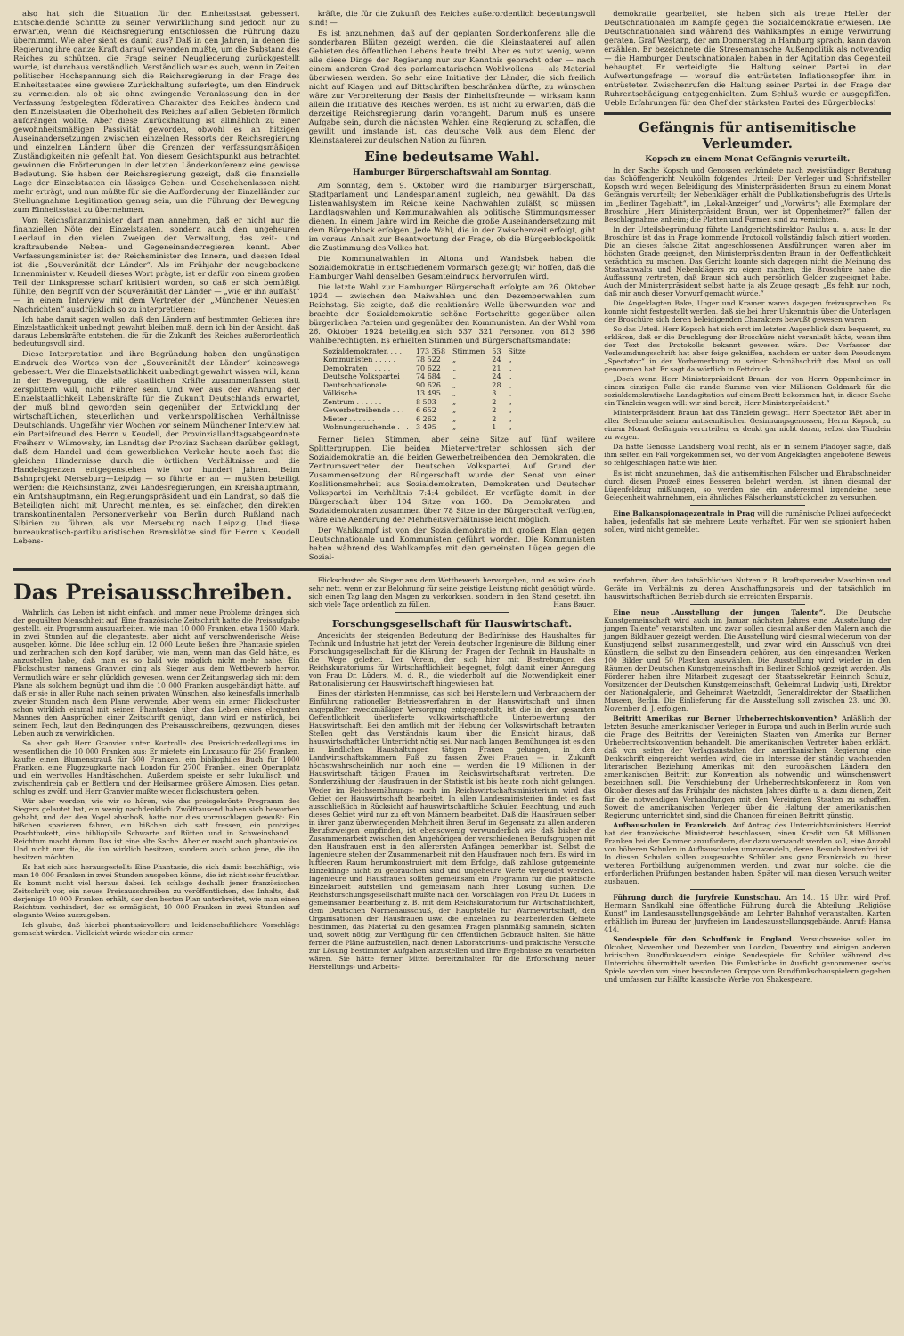also hat sich die Situation für den Einheitsstaat gebessert. Entscheidende Schritte zu seiner Verwirklichung sind jedoch nur zu erwarten, wenn die Reichsregierung entschlossen die Führung dazu übernimmt. Wie aber sieht es damit aus? Daß in den Jahren, in denen die Regierung ihre ganze Kraft darauf verwenden mußte, um die Substanz des Reiches zu schützen, die Frage seiner Neugliederung zurückgestellt wurde, ist durchaus verständlich. Verständlich war es auch, wenn in Zeiten politischer Hochspannung sich die Reichsregierung in der Frage des Einheitsstaates eine gewisse Zurückhaltung auferlegte, um den Eindruck zu vermeiden, als ob sie ohne zwingende Veranlassung den in der Verfassung festgelegten föderativen Charakter des Reiches ändern und den Einzelstaaten die Oberhoheit des Reiches auf allen Gebieten förmlich aufdrängen wollte. Aber diese Zurückhaltung ist allmählich zu einer gewohnheitsmäßigen Passivität geworden, obwohl es an hitzigen Auseinandersetzungen zwischen einzelnen Ressorts der Reichsregierung und einzelnen Ländern über die Grenzen der verfassungsmäßigen Zuständigkeiten nie gefehlt hat. Von diesem Gesichtspunkt aus betrachtet gewinnen die Erörterungen in der letzten Länderkonferenz eine gewisse Bedeutung. Sie haben der Reichsregierung gezeigt, daß die finanzielle Lage der Einzelstaaten ein lässiges Gehen- und Geschehenlassen nicht mehr erträgt, und nun müßte für sie die Aufforderung der Einzelländer zur Stellungnahme Legitimation genug sein, um die Führung der Bewegung zum Einheitsstaat zu übernehmen.
Vom Reichsfinanzminister darf man annehmen, daß er nicht nur die finanziellen Nöte der Einzelstaaten, sondern auch den ungeheuren Leerlauf in den vielen Zweigen der Verwaltung, das zeit- und kraftraubende Neben- und Gegeneinanderregieren kennt. Aber Verfassungsminister ist der Reichsminister des Innern, und dessen Ideal ist die „Souveränität der Länder“. Als im Frühjahr der neugebackene Innenminister v. Keudell dieses Wort prägte, ist er dafür von einem großen Teil der Linkspresse scharf kritisiert worden, so daß er sich bemüßigt fühlte, den Begriff von der Souveränität der Länder — „wie er ihn auffaßt“ — in einem Interview mit dem Vertreter der „Münchener Neuesten Nachrichten“ ausdrücklich so zu interpretieren:
Ich habe damit sagen wollen, daß den Ländern auf bestimmten Gebieten ihre Einzelstaatlichkeit unbedingt gewahrt bleiben muß, denn ich bin der Ansicht, daß daraus Lebenskräfte entstehen, die für die Zukunft des Reiches außerordentlich bedeutungsvoll sind.
Diese Interpretation und ihre Begründung haben den ungünstigen Eindruck des Wortes von der „Souveränität der Länder“ keineswegs gebessert. Wer die Einzelstaatlichkeit unbedingt gewahrt wissen will, kann in der Bewegung, die alle staatlichen Kräfte zusammenfassen statt zersplittern will, nicht Führer sein. Und wer aus der Wahrung der Einzelstaatlichkeit Lebenskräfte für die Zukunft Deutschlands erwartet, der muß blind geworden sein gegenüber der Entwicklung der wirtschaftlichen, steuerlichen und verkehrspolitischen Verhältnisse Deutschlands. Ungefähr vier Wochen vor seinem Münchener Interview hat ein Parteifreund des Herrn v. Keudell, der Provinziallandtagsabgeordnete Freiherr v. Wilmowsky, im Landtag der Provinz Sachsen darüber geklagt, daß dem Handel und dem gewerblichen Verkehr heute noch fast die gleichen Hindernisse durch die örtlichen Verhältnisse und die Handelsgrenzen entgegenstehen wie vor hundert Jahren. Beim Bahnprojekt Merseburg—Leipzig — so führte er an — mußten beteiligt werden: die Reichsinstanz, zwei Landesregierungen, ein Kreishauptmann, ein Amtshauptmann, ein Regierungspräsident und ein Landrat, so daß die Beteiligten nicht mit Unrecht meinten, es sei einfacher, den direkten transkontinentalen Personenverkehr von Berlin durch Rußland nach Sibirien zu führen, als von Merseburg nach Leipzig. Und diese bureaukratisch-partikularistischen Bremsklötze sind für Herrn v. Keudell Lebens-
kräfte, die für die Zukunft des Reiches außerordentlich bedeutungsvoll sind! —
Es ist anzunehmen, daß auf der geplanten Sonderkonferenz alle die sonderbaren Blüten gezeigt werden, die die Kleinstaaterei auf allen Gebieten des öffentlichen Lebens heute treibt. Aber es nutzt wenig, wenn alle diese Dinge der Regierung nur zur Kenntnis gebracht oder — nach einem anderen Grad des parlamentarischen Wohlwollens — als Material überwiesen werden. So sehr eine Initiative der Länder, die sich freilich nicht auf Klagen und auf Bittschriften beschränken dürfte, zu wünschen wäre zur Verbreiterung der Basis der Einheitsfreunde — wirksam kann allein die Initiative des Reiches werden. Es ist nicht zu erwarten, daß die derzeitige Reichsregierung darin vorangeht. Darum muß es unsere Aufgabe sein, durch die nächsten Wahlen eine Regierung zu schaffen, die gewillt und imstande ist, das deutsche Volk aus dem Elend der Kleinstaaterei zur deutschen Nation zu führen.
Eine bedeutsame Wahl.
Hamburger Bürgerschaftswahl am Sonntag.
Am Sonntag, dem 9. Oktober, wird die Hamburger Bürgerschaft, Stadtparlament und Landesparlament zugleich, neu gewählt. Da das Listenwahlsystem im Reiche keine Nachwahlen zuläßt, so müssen Landtagswahlen und Kommunalwahlen als politische Stimmungsmesser dienen. In einem Jahre wird im Reiche die große Auseinandersetzung mit dem Bürgerblock erfolgen. Jede Wahl, die in der Zwischenzeit erfolgt, gibt im voraus Anhalt zur Beantwortung der Frage, ob die Bürgerblockpolitik die Zustimmung des Volkes hat.
Die Kommunalwahlen in Altona und Wandsbek haben die Sozialdemokratie in entschiedenem Vormarsch gezeigt; wir hoffen, daß die Hamburger Wahl denselben Gesamteindruck hervorrufen wird.
Die letzte Wahl zur Hamburger Bürgerschaft erfolgte am 26. Oktober 1924 — zwischen den Maiwahlen und den Dezemberwahlen zum Reichstag. Sie zeigte, daß die reaktionäre Welle überwunden war und brachte der Sozialdemokratie schöne Fortschritte gegenüber allen bürgerlichen Parteien und gegenüber den Kommunisten. An der Wahl vom 26. Oktober 1924 beteiligten sich 537 321 Personen von 813 396 Wahlberechtigten. Es erhielten Stimmen und Bürgerschaftsmandate:
| Sozialdemokraten . . . | 173 358 | Stimmen | 53 | Sitze |
| Kommunisten . . . . . | 78 522 | „ | 24 | „ |
| Demokraten . . . . . | 70 622 | „ | 21 | „ |
| Deutsche Volkspartei . | 74 684 | „ | 24 | „ |
| Deutschnationale . . . | 90 626 | „ | 28 | „ |
| Völkische . . . . . | 13 495 | „ | 3 | „ |
| Zentrum . . . . . . | 8 503 | „ | 2 | „ |
| Gewerbetreibende . . . | 6 652 | „ | 2 | „ |
| Mieter . . . . . . | 6 262 | „ | 2 | „ |
| Wohnungssuchende . . . | 3 495 | „ | 1 | „ |
Ferner fielen Stimmen, aber keine Sitze auf fünf weitere Splittergruppen. Die beiden Mietervertreter schlossen sich der Sozialdemokratie an, die beiden Gewerbetreibenden den Demokraten, die Zentrumsvertreter der Deutschen Volkspartei. Auf Grund der Zusammensetzung der Bürgerschaft wurde der Senat von einer Koalitionsmehrheit aus Sozialdemokraten, Demokraten und Deutscher Volkspartei im Verhältnis 7:4:4 gebildet. Er verfügte damit in der Bürgerschaft über 104 Sitze von 160. Da Demokraten und Sozialdemokraten zusammen über 78 Sitze in der Bürgerschaft verfügten, wäre eine Aenderung der Mehrheitsverhältnisse leicht möglich.
Der Wahlkampf ist von der Sozialdemokratie mit großem Elan gegen Deutschnationale und Kommunisten geführt worden. Die Kommunisten haben während des Wahlkampfes mit den gemeinsten Lügen gegen die Sozial-
demokratie gearbeitet, sie haben sich als treue Helfer der Deutschnationalen im Kampfe gegen die Sozialdemokratie erwiesen. Die Deutschnationalen sind während des Wahlkampfes in einige Verwirrung geraten. Graf Westarp, der am Donnerstag in Hamburg sprach, kann davon erzählen. Er bezeichnete die Stresemannsche Außenpolitik als notwendig — die Hamburger Deutschnationalen haben in der Agitation das Gegenteil behauptet. Er verteidigte die Haltung seiner Partei in der Aufwertungsfrage — worauf die entrüsteten Inflationsopfer ihm in entrüsteten Zwischenrufen die Haltung seiner Partei in der Frage der Ruhrentschädigung entgegenhielten. Zum Schluß wurde er ausgepfiffen. Ueble Erfahrungen für den Chef der stärksten Partei des Bürgerblocks!
Gefängnis für antisemitische Verleumder.
Kopsch zu einem Monat Gefängnis verurteilt.
In der Sache Kopsch und Genossen verkündete nach zweistündiger Beratung das Schöffengericht Neukölln folgendes Urteil: Der Verleger und Schriftsteller Kopsch wird wegen Beleidigung des Ministerpräsidenten Braun zu einem Monat Gefängnis verurteilt; der Nebenkläger erhält die Publikationsbefugnis des Urteils im „Berliner Tageblatt“, im „Lokal-Anzeiger“ und „Vorwärts“; alle Exemplare der Broschüre „Herr Ministerpräsident Braun, wer ist Oppenheimer?“ fallen der Beschlagnahme anheim; die Platten und Formen sind zu vernichten.
In der Urteilsbegründung führte Landgerichtsdirektor Paulus u. a. aus: In der Broschüre ist das in Frage kommende Protokoll vollständig falsch zitiert worden. Die an dieses falsche Zitat angeschlossenen Ausführungen waren aber im höchsten Grade geeignet, den Ministerpräsidenten Braun in der Oeffentlichkeit verächtlich zu machen. Das Gericht konnte sich dagegen nicht die Meinung des Staatsanwalts und Nebenklägers zu eigen machen, die Broschüre habe die Auffassung vertreten, daß Braun sich auch persönlich Gelder zugeeignet habe. Auch der Ministerpräsident selbst hatte ja als Zeuge gesagt: „Es fehlt nur noch, daß mir auch dieser Vorwurf gemacht würde.“
Die Angeklagten Bake, Unger und Kramer waren dagegen freizusprechen. Es konnte nicht festgestellt werden, daß sie bei ihrer Unkenntnis über die Unterlagen der Broschüre sich deren beleidigenden Charakters bewußt gewesen waren.
So das Urteil. Herr Kopsch hat sich erst im letzten Augenblick dazu bequemt, zu erklären, daß er die Drucklegung der Broschüre nicht veranlaßt hätte, wenn ihm der Text des Protokolls bekannt gewesen wäre. Der Verfasser der Verleumdungsschrift hat aber feige gekniffen, nachdem er unter dem Pseudonym „Spectator“ in der Vorbemerkung zu seiner Schmähschrift das Maul so voll genommen hat. Er sagt da wörtlich in Fettdruck:
„Doch wenn Herr Ministerpräsident Braun, der von Herrn Oppenheimer in einem einzigen Falle die runde Summe von vier Millionen Goldmark für die sozialdemokratische Landagitation auf einem Brett bekommen hat, in dieser Sache ein Tänzlein wagen will: wir sind bereit, Herr Ministerpräsident.“
Ministerpräsident Braun hat das Tänzlein gewagt. Herr Spectator läßt aber in aller Seelenruhe seinen antisemitischen Gesinnungsgenossen, Herrn Kopsch, zu einem Monat Gefängnis verurteilen; er denkt gar nicht daran, selbst das Tänzlein zu wagen.
Da hatte Genosse Landsberg wohl recht, als er in seinem Plädoyer sagte, daß ihm selten ein Fall vorgekommen sei, wo der vom Angeklagten angebotene Beweis so fehlgeschlagen hätte wie hier.
Es ist nicht anzunehmen, daß die antisemitischen Fälscher und Ehrabschneider durch diesen Prozeß eines Besseren belehrt werden. Ist ihnen diesmal der Lügenfeldzug mißlungen, so werden sie ein anderesmal irgendeine neue Gelegenheit wahrnehmen, ein ähnliches Fälscherkunststückchen zu versuchen.
Eine Balkanspionagezentrale in Prag will die rumänische Polizei aufgedeckt haben, jedenfalls hat sie mehrere Leute verhaftet. Für wen sie spioniert haben sollen, wird nicht gemeldet.
Das Preisausschreiben.
Wahrlich, das Leben ist nicht einfach, und immer neue Probleme drängen sich der gequälten Menschheit auf. Eine französische Zeitschrift hatte die Preisaufgabe gestellt, ein Programm auszuarbeiten, wie man 10 000 Franken, etwa 1600 Mark, in zwei Stunden auf die eleganteste, aber nicht auf verschwenderische Weise ausgeben könne. Die Idee schlug ein. 12 000 Leute ließen ihre Phantasie spielen und zerbrachen sich den Kopf darüber, wie man, wenn man das Geld hätte, es anzustellen habe, daß man es so bald wie möglich nicht mehr habe. Ein Flickschuster namens Granvier ging als Sieger aus dem Wettbewerb hervor. Vermutlich wäre er sehr glücklich gewesen, wenn der Zeitungsverlag sich mit dem Plane als solchem begnügt und ihm die 10 000 Franken ausgehändigt hätte, auf daß er sie in aller Ruhe nach seinen privaten Wünschen, also keinesfalls innerhalb zweier Stunden nach dem Plane verwende. Aber wenn ein armer Flickschuster schon wirklich einmal mit seinen Phantasien über das Leben eines eleganten Mannes den Ansprüchen einer Zeitschrift genügt, dann wird er natürlich, bei seinem Pech, laut den Bedingungen des Preisausschreibens, gezwungen, dieses Leben auch zu verwirklichen.
So aber gab Herr Granvier unter Kontrolle des Preisrichterkollegiums im wesentlichen die 10 000 Franken aus: Er mietete ein Luxusauto für 250 Franken, kaufte einen Blumenstrauß für 500 Franken, ein bibliophiles Buch für 1000 Franken, eine Flugzeugkarte nach London für 2700 Franken, einen Opernplatz und ein wertvolles Handtäschchen. Außerdem speiste er sehr lukullisch und zwischendrein gab er Bettlern und der Heilsarmee größere Almosen. Dies getan, schlug es zwölf, und Herr Granvier mußte wieder flickschustern gehen.
Wir aber werden, wie wir so hören, wie das preisgekrönte Programm des Siegers gelautet hat, ein wenig nachdenklich. Zwölftausend haben sich beworben gehabt, und der den Vogel abschoß, hatte nur dies vorzuschlagen gewußt: Ein bißchen spazieren fahren, ein bißchen sich satt fressen, ein protziges Prachtbukett, eine bibliophile Schwarte auf Bütten und in Schweinsband ... Reichtum macht dumm. Das ist eine alte Sache. Aber er macht auch phantasielos. Und nicht nur die, die ihn wirklich besitzen, sondern auch schon jene, die ihn besitzen möchten.
Es hat sich also herausgestellt: Eine Phantasie, die sich damit beschäftigt, wie man 10 000 Franken in zwei Stunden ausgeben könne, die ist nicht sehr fruchtbar. Es kommt nicht viel heraus dabei. Ich schlage deshalb jener französischen Zeitschrift vor, ein neues Preisausschreiben zu veröffentlichen, des Inhalts, daß derjenige 10 000 Franken erhält, der den besten Plan unterbreitet, wie man einen Reichtum verhindert, der es ermöglicht, 10 000 Franken in zwei Stunden auf elegante Weise auszugeben.
Ich glaube, daß hierbei phantasievollere und leidenschaftlichere Vorschläge gemacht würden. Vielleicht würde wieder ein armer
Flickschuster als Sieger aus dem Wettbewerb hervorgehen, und es wäre doch sehr nett, wenn er zur Belohnung für seine geistige Leistung nicht genötigt würde, sich einen Tag lang den Magen zu verkorksen, sondern in den Stand gesetzt, ihn sich viele Tage ordentlich zu füllen. Hans Bauer.
Forschungsgesellschaft für Hauswirtschaft.
Angesichts der steigenden Bedeutung der Bedürfnisse des Haushaltes für Technik und Industrie hat jetzt der Verein deutscher Ingenieure die Bildung einer Forschungsgesellschaft für die Klärung der Fragen der Technik im Haushalte in die Wege geleitet. Der Verein, der sich hier mit Bestrebungen des Reichskuratoriums für Wirtschaftlichkeit begegnet, folgt damit einer Anregung von Frau Dr. Lüders, M. d. R., die wiederholt auf die Notwendigkeit einer Rationalisierung der Hauswirtschaft hingewiesen hat.
Eines der stärksten Hemmnisse, das sich bei Herstellern und Verbrauchern der Einführung rationeller Betriebsverfahren in der Hauswirtschaft und ihnen angepaßter zweckmäßiger Versorgung entgegenstellt, ist die in der gesamten Oeffentlichkeit überlieferte volkswirtschaftliche Unterbewertung der Hauswirtschaft. Bei den amtlich mit der Hebung der Volkswirtschaft betrauten Stellen geht das Verständnis kaum über die Einsicht hinaus, daß hauswirtschaftlicher Unterricht nötig sei. Nur nach langen Bemühungen ist es den in ländlichen Haushaltungen tätigen Frauen gelungen, in den Landwirtschaftskammern Fuß zu fassen. Zwei Frauen — in Zukunft höchstwahrscheinlich nur noch eine — werden die 19 Millionen in der Hauswirtschaft tätigen Frauen im Reichswirtschaftsrat vertreten. Die Sonderzählung der Hausfrauen in der Statistik ist bis heute noch nicht gelungen. Weder im Reichsernährungs- noch im Reichswirtschaftsministerium wird das Gebiet der Hauswirtschaft bearbeitet. In allen Landesministerien findet es fast ausschließlich in Rücksicht auf hauswirtschaftliche Schulen Beachtung, und auch dieses Gebiet wird nur zu oft von Männern bearbeitet. Daß die Hausfrauen selber in ihrer ganz überwiegenden Mehrheit ihren Beruf im Gegensatz zu allen anderen Berufszweigen empfinden, ist ebensowenig verwunderlich wie daß bisher die Zusammenarbeit zwischen den Angehörigen der verschiedenen Berufsgruppen mit den Hausfrauen erst in den allerersten Anfängen bemerkbar ist. Selbst die Ingenieure stehen der Zusammenarbeit mit den Hausfrauen noch fern. Es wird im luftleeren Raum herumkonstruiert mit dem Erfolge, daß zahllose gutgemeinte Einzeldinge nicht zu gebrauchen sind und ungeheure Werte vergeudet werden. Ingenieure und Hausfrauen sollten gemeinsam ein Programm für die praktische Einzelarbeit aufstellen und gemeinsam nach ihrer Lösung suchen. Die Reichsforschungsgesellschaft müßte nach den Vorschlägen von Frau Dr. Lüders in gemeinsamer Bearbeitung z. B. mit dem Reichskuratorium für Wirtschaftlichkeit, dem Deutschen Normenausschuß, der Hauptstelle für Wärmewirtschaft, den Organisationen der Hausfrauen usw. die einzelnen zu bearbeitenden Gebiete bestimmen, das Material zu den gesamten Fragen planmäßig sammeln, sichten und, soweit nötig, zur Verfügung für den öffentlichen Gebrauch halten. Sie hätte ferner die Pläne aufzustellen, nach denen Laboratoriums- und praktische Versuche zur Lösung bestimmter Aufgaben anzustellen und ihre Ergebnisse zu verarbeiten wären. Sie hätte ferner Mittel bereitzuhalten für die Erforschung neuer Herstellungs- und Arbeits-
verfahren, über den tatsächlichen Nutzen z. B. kraftsparender Maschinen und Geräte im Verhältnis zu deren Anschaffungspreis und der tatsächlich im hauswirtschaftlichen Betrieb durch sie erreichten Ersparnis.
Eine neue „Ausstellung der jungen Talente“. Die Deutsche Kunstgemeinschaft wird auch im Januar nächsten Jahres eine „Ausstellung der jungen Talente“ veranstalten, und zwar sollen diesmal außer den Malern auch die jungen Bildhauer gezeigt werden. Die Ausstellung wird diesmal wiederum von der Kunstjugend selbst zusammengestellt, und zwar wird ein Ausschuß von drei Künstlern, die selbst zu den Einsendern gehören, aus den eingesandten Werken 100 Bilder und 50 Plastiken auswählen. Die Ausstellung wird wieder in den Räumen der Deutschen Kunstgemeinschaft im Berliner Schloß gezeigt werden. Als Förderer haben ihre Mitarbeit zugesagt der Staatssekretär Heinrich Schulz, Vorsitzender der Deutschen Kunstgemeinschaft, Geheimrat Ludwig Justi, Direktor der Nationalgalerie, und Geheimrat Waetzoldt, Generaldirektor der Staatlichen Museen, Berlin. Die Einlieferung für die Ausstellung soll zwischen 23. und 30. November d. J. erfolgen.
Beitritt Amerikas zur Berner Urheberrechtskonvention? Anläßlich der letzten Besuche amerikanischer Verleger in Europa und auch in Berlin wurde auch die Frage des Beitritts der Vereinigten Staaten von Amerika zur Berner Urheberrechtskonvention behandelt. Die amerikanischen Vertreter haben erklärt, daß von seiten der Verlagsanstalten der amerikanischen Regierung eine Denkschrift eingereicht werden wird, die im Interesse der ständig wachsenden literarischen Beziehung Amerikas mit den europäischen Ländern den amerikanischen Beitritt zur Konvention als notwendig und wünschenswert bezeichnen soll. Die Verschiebung der Urheberrechtskonferenz in Rom von Oktober dieses auf das Frühjahr des nächsten Jahres dürfte u. a. dazu dienen, Zeit für die notwendigen Verhandlungen mit den Vereinigten Staaten zu schaffen. Soweit die amerikanischen Verleger über die Haltung der amerikanischen Regierung unterrichtet sind, sind die Chancen für einen Beitritt günstig.
Aufbauschulen in Frankreich. Auf Antrag des Unterrichtsministers Herriot hat der französische Ministerrat beschlossen, einen Kredit von 58 Millionen Franken bei der Kammer anzufordern, der dazu verwandt werden soll, eine Anzahl von höheren Schulen in Aufbauschulen umzuwandeln, deren Besuch kostenfrei ist. In diesen Schulen sollen ausgesuchte Schüler aus ganz Frankreich zu ihrer weiteren Fortbildung aufgenommen werden, und zwar nur solche, die die erforderlichen Prüfungen bestanden haben. Später will man diesen Versuch weiter ausbauen.
Führung durch die Juryfreie Kunstschau. Am 14., 15 Uhr, wird Prof. Hermann Sandkuhl eine öffentliche Führung durch die Abteilung „Religiöse Kunst“ im Landesausstellungsgebäude am Lehrter Bahnhof veranstalten. Karten erhältlich im Bureau der Juryfreien im Landesausstellungsgebäude. Anruf: Hansa 414.
Sendespiele für den Schulfunk in England. Versuchsweise sollen im Oktober, November und Dezember von London, Daventry und einigen anderen britischen Rundfunksendern einige Sendespiele für Schüler während des Unterrichts übermittelt werden. Die Funkstücke in Ausficht genommenen sechs Spiele werden von einer besonderen Gruppe von Rundfunkschauspielern gegeben und umfassen zur Hälfte klassische Werke von Shakespeare.